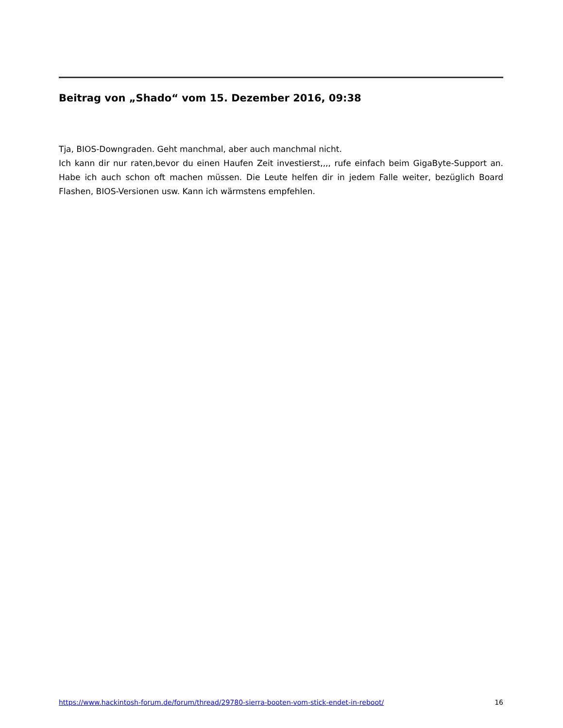Beitrag von „Shado“ vom 15. Dezember 2016, 09:38
Tja, BIOS-Downgraden. Geht manchmal, aber auch manchmal nicht.
Ich kann dir nur raten,bevor du einen Haufen Zeit investierst,,,, rufe einfach beim GigaByte-Support an. Habe ich auch schon oft machen müssen. Die Leute helfen dir in jedem Falle weiter, bezüglich Board Flashen, BIOS-Versionen usw. Kann ich wärmstens empfehlen.
https://www.hackintosh-forum.de/forum/thread/29780-sierra-booten-vom-stick-endet-in-reboot/ 16